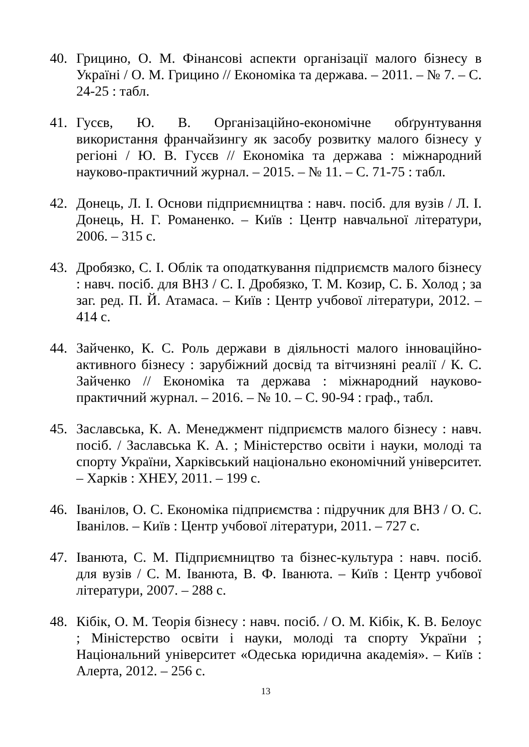40. Грицино, О. М. Фінансові аспекти організації малого бізнесу в Україні / О. М. Грицино // Економіка та держава. – 2011. – № 7. – С. 24-25 : табл.
41. Гусєв, Ю. В. Організаційно-економічне обґрунтування використання франчайзингу як засобу розвитку малого бізнесу у регіоні / Ю. В. Гусєв // Економіка та держава : міжнародний науково-практичний журнал. – 2015. – № 11. – С. 71-75 : табл.
42. Донець, Л. І. Основи підприємництва : навч. посіб. для вузів / Л. І. Донець, Н. Г. Романенко. – Київ : Центр навчальної літератури, 2006. – 315 с.
43. Дробязко, С. І. Облік та оподаткування підприємств малого бізнесу : навч. посіб. для ВНЗ / С. І. Дробязко, Т. М. Козир, С. Б. Холод ; за заг. ред. П. Й. Атамаса. – Київ : Центр учбової літератури, 2012. – 414 с.
44. Зайченко, К. С. Роль держави в діяльності малого інноваційно-активного бізнесу : зарубіжний досвід та вітчизняні реалії / К. С. Зайченко // Економіка та держава : міжнародний науково-практичний журнал. – 2016. – № 10. – С. 90-94 : граф., табл.
45. Заславська, К. А. Менеджмент підприємств малого бізнесу : навч. посіб. / Заславська К. А. ; Міністерство освіти і науки, молоді та спорту України, Харківський національно економічний університет. – Харків : ХНЕУ, 2011. – 199 с.
46. Іванілов, О. С. Економіка підприємства : підручник для ВНЗ / О. С. Іванілов. – Київ : Центр учбової літератури, 2011. – 727 с.
47. Іванюта, С. М. Підприємництво та бізнес-культура : навч. посіб. для вузів / С. М. Іванюта, В. Ф. Іванюта. – Київ : Центр учбової літератури, 2007. – 288 с.
48. Кібік, О. М. Теорія бізнесу : навч. посіб. / О. М. Кібік, К. В. Белоус ; Міністерство освіти і науки, молоді та спорту України ; Національний університет «Одеська юридична академія». – Київ : Алерта, 2012. – 256 с.
13